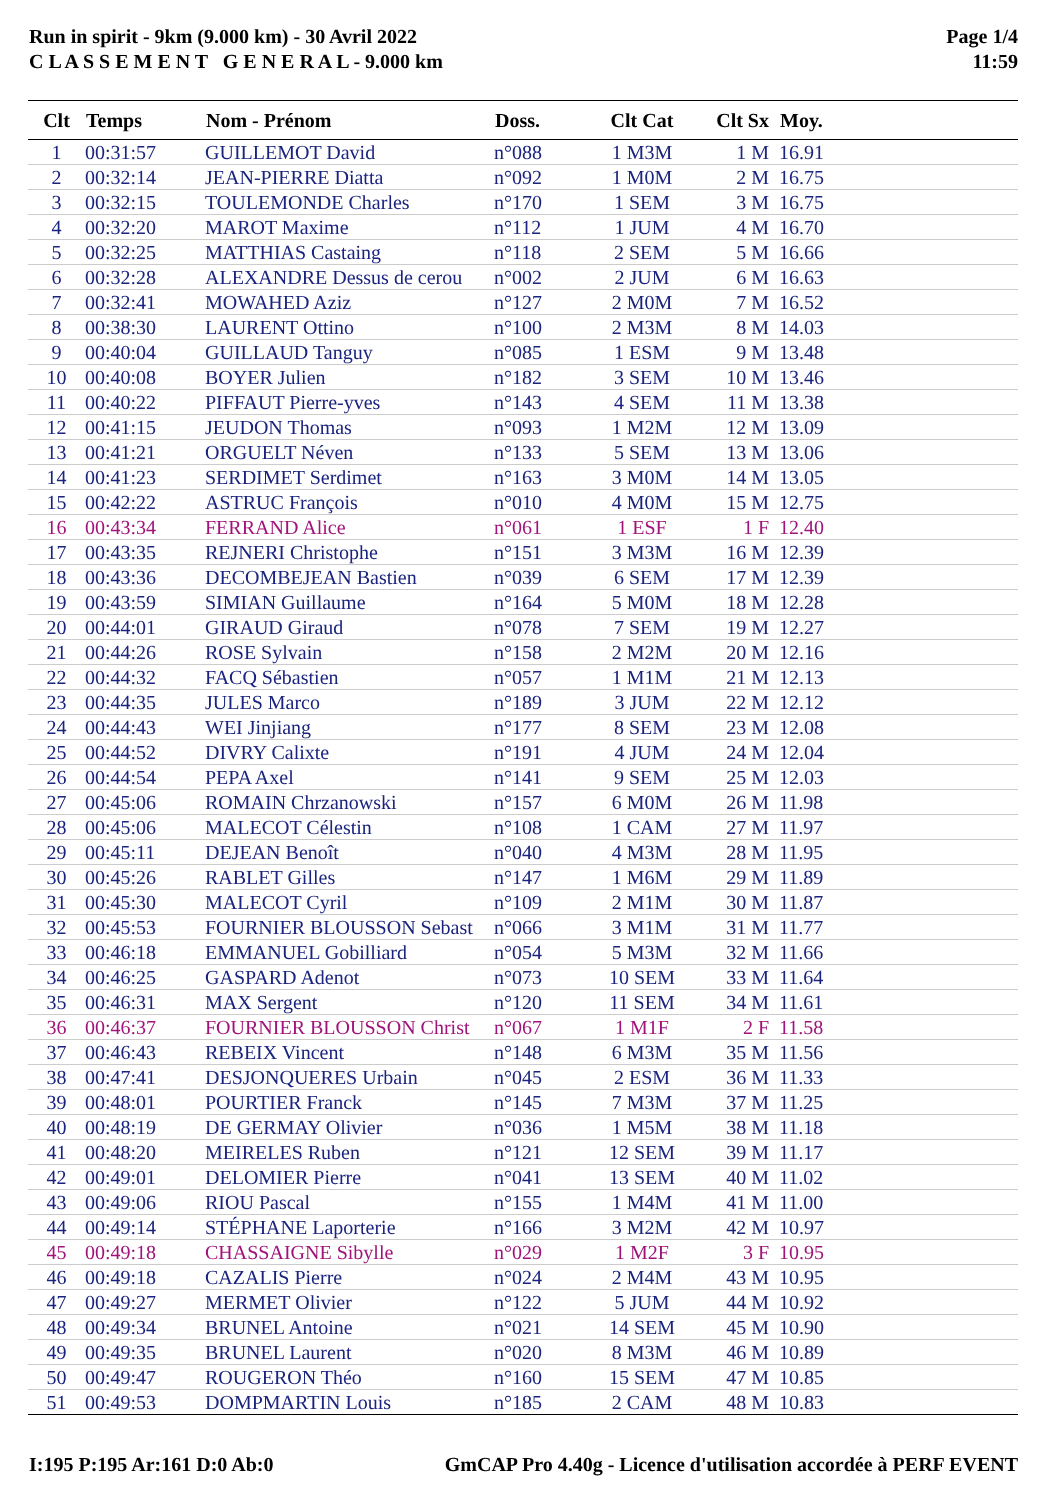Run in spirit - 9km (9.000 km) - 30 Avril 2022
C L A S S E M E N T G E N E R A L - 9.000 km
Page 1/4
11:59
| Clt | Temps | Nom - Prénom | Doss. | Clt Cat | Clt Sx | Moy. |
| --- | --- | --- | --- | --- | --- | --- |
| 1 | 00:31:57 | GUILLEMOT David | n°088 | 1 M3M | 1 M | 16.91 |
| 2 | 00:32:14 | JEAN-PIERRE Diatta | n°092 | 1 M0M | 2 M | 16.75 |
| 3 | 00:32:15 | TOULEMONDE Charles | n°170 | 1 SEM | 3 M | 16.75 |
| 4 | 00:32:20 | MAROT Maxime | n°112 | 1 JUM | 4 M | 16.70 |
| 5 | 00:32:25 | MATTHIAS Castaing | n°118 | 2 SEM | 5 M | 16.66 |
| 6 | 00:32:28 | ALEXANDRE Dessus de cerou | n°002 | 2 JUM | 6 M | 16.63 |
| 7 | 00:32:41 | MOWAHED Aziz | n°127 | 2 M0M | 7 M | 16.52 |
| 8 | 00:38:30 | LAURENT Ottino | n°100 | 2 M3M | 8 M | 14.03 |
| 9 | 00:40:04 | GUILLAUD Tanguy | n°085 | 1 ESM | 9 M | 13.48 |
| 10 | 00:40:08 | BOYER Julien | n°182 | 3 SEM | 10 M | 13.46 |
| 11 | 00:40:22 | PIFFAUT Pierre-yves | n°143 | 4 SEM | 11 M | 13.38 |
| 12 | 00:41:15 | JEUDON Thomas | n°093 | 1 M2M | 12 M | 13.09 |
| 13 | 00:41:21 | ORGUELT Néven | n°133 | 5 SEM | 13 M | 13.06 |
| 14 | 00:41:23 | SERDIMET Serdimet | n°163 | 3 M0M | 14 M | 13.05 |
| 15 | 00:42:22 | ASTRUC François | n°010 | 4 M0M | 15 M | 12.75 |
| 16 | 00:43:34 | FERRAND Alice | n°061 | 1 ESF | 1 F | 12.40 |
| 17 | 00:43:35 | REJNERI Christophe | n°151 | 3 M3M | 16 M | 12.39 |
| 18 | 00:43:36 | DECOMBEJEAN Bastien | n°039 | 6 SEM | 17 M | 12.39 |
| 19 | 00:43:59 | SIMIAN Guillaume | n°164 | 5 M0M | 18 M | 12.28 |
| 20 | 00:44:01 | GIRAUD Giraud | n°078 | 7 SEM | 19 M | 12.27 |
| 21 | 00:44:26 | ROSE Sylvain | n°158 | 2 M2M | 20 M | 12.16 |
| 22 | 00:44:32 | FACQ Sébastien | n°057 | 1 M1M | 21 M | 12.13 |
| 23 | 00:44:35 | JULES Marco | n°189 | 3 JUM | 22 M | 12.12 |
| 24 | 00:44:43 | WEI Jinjiang | n°177 | 8 SEM | 23 M | 12.08 |
| 25 | 00:44:52 | DIVRY Calixte | n°191 | 4 JUM | 24 M | 12.04 |
| 26 | 00:44:54 | PEPA Axel | n°141 | 9 SEM | 25 M | 12.03 |
| 27 | 00:45:06 | ROMAIN Chrzanowski | n°157 | 6 M0M | 26 M | 11.98 |
| 28 | 00:45:06 | MALECOT Célestin | n°108 | 1 CAM | 27 M | 11.97 |
| 29 | 00:45:11 | DEJEAN Benoît | n°040 | 4 M3M | 28 M | 11.95 |
| 30 | 00:45:26 | RABLET Gilles | n°147 | 1 M6M | 29 M | 11.89 |
| 31 | 00:45:30 | MALECOT Cyril | n°109 | 2 M1M | 30 M | 11.87 |
| 32 | 00:45:53 | FOURNIER BLOUSSON Sebast | n°066 | 3 M1M | 31 M | 11.77 |
| 33 | 00:46:18 | EMMANUEL Gobilliard | n°054 | 5 M3M | 32 M | 11.66 |
| 34 | 00:46:25 | GASPARD Adenot | n°073 | 10 SEM | 33 M | 11.64 |
| 35 | 00:46:31 | MAX Sergent | n°120 | 11 SEM | 34 M | 11.61 |
| 36 | 00:46:37 | FOURNIER BLOUSSON Christ | n°067 | 1 M1F | 2 F | 11.58 |
| 37 | 00:46:43 | REBEIX Vincent | n°148 | 6 M3M | 35 M | 11.56 |
| 38 | 00:47:41 | DESJONQUERES Urbain | n°045 | 2 ESM | 36 M | 11.33 |
| 39 | 00:48:01 | POURTIER Franck | n°145 | 7 M3M | 37 M | 11.25 |
| 40 | 00:48:19 | DE GERMAY Olivier | n°036 | 1 M5M | 38 M | 11.18 |
| 41 | 00:48:20 | MEIRELES Ruben | n°121 | 12 SEM | 39 M | 11.17 |
| 42 | 00:49:01 | DELOMIER Pierre | n°041 | 13 SEM | 40 M | 11.02 |
| 43 | 00:49:06 | RIOU Pascal | n°155 | 1 M4M | 41 M | 11.00 |
| 44 | 00:49:14 | STÉPHANE Laporterie | n°166 | 3 M2M | 42 M | 10.97 |
| 45 | 00:49:18 | CHASSAIGNE Sibylle | n°029 | 1 M2F | 3 F | 10.95 |
| 46 | 00:49:18 | CAZALIS Pierre | n°024 | 2 M4M | 43 M | 10.95 |
| 47 | 00:49:27 | MERMET Olivier | n°122 | 5 JUM | 44 M | 10.92 |
| 48 | 00:49:34 | BRUNEL Antoine | n°021 | 14 SEM | 45 M | 10.90 |
| 49 | 00:49:35 | BRUNEL Laurent | n°020 | 8 M3M | 46 M | 10.89 |
| 50 | 00:49:47 | ROUGERON Théo | n°160 | 15 SEM | 47 M | 10.85 |
| 51 | 00:49:53 | DOMPMARTIN Louis | n°185 | 2 CAM | 48 M | 10.83 |
I:195 P:195 Ar:161 D:0 Ab:0 GmCAP Pro 4.40g - Licence d'utilisation accordée à PERF EVENT